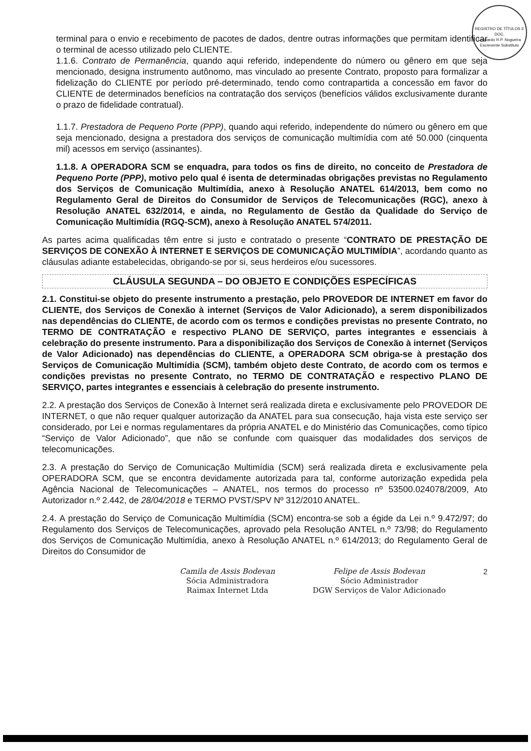REGISTRO DE TÍTULOS E DOC.
Leonardo R.P. Nogueira
Escrevente Substituto
terminal para o envio e recebimento de pacotes de dados, dentre outras informações que permitam identificar o terminal de acesso utilizado pelo CLIENTE.
1.1.6. Contrato de Permanência, quando aqui referido, independente do número ou gênero em que seja mencionado, designa instrumento autônomo, mas vinculado ao presente Contrato, proposto para formalizar a fidelização do CLIENTE por período pré-determinado, tendo como contrapartida a concessão em favor do CLIENTE de determinados benefícios na contratação dos serviços (benefícios válidos exclusivamente durante o prazo de fidelidade contratual).
1.1.7. Prestadora de Pequeno Porte (PPP), quando aqui referido, independente do número ou gênero em que seja mencionado, designa a prestadora dos serviços de comunicação multimídia com até 50.000 (cinquenta mil) acessos em serviço (assinantes).
1.1.8. A OPERADORA SCM se enquadra, para todos os fins de direito, no conceito de Prestadora de Pequeno Porte (PPP), motivo pelo qual é isenta de determinadas obrigações previstas no Regulamento dos Serviços de Comunicação Multimídia, anexo à Resolução ANATEL 614/2013, bem como no Regulamento Geral de Direitos do Consumidor de Serviços de Telecomunicações (RGC), anexo à Resolução ANATEL 632/2014, e ainda, no Regulamento de Gestão da Qualidade do Serviço de Comunicação Multimídia (RGQ-SCM), anexo à Resolução ANATEL 574/2011.
As partes acima qualificadas têm entre si justo e contratado o presente “CONTRATO DE PRESTAÇÃO DE SERVIÇOS DE CONEXÃO À INTERNET E SERVIÇOS DE COMUNICAÇÃO MULTIMÍDIA”, acordando quanto as cláusulas adiante estabelecidas, obrigando-se por si, seus herdeiros e/ou sucessores.
CLÁUSULA SEGUNDA – DO OBJETO E CONDIÇÕES ESPECÍFICAS
2.1. Constitui-se objeto do presente instrumento a prestação, pelo PROVEDOR DE INTERNET em favor do CLIENTE, dos Serviços de Conexão à internet (Serviços de Valor Adicionado), a serem disponibilizados nas dependências do CLIENTE, de acordo com os termos e condições previstas no presente Contrato, no TERMO DE CONTRATAÇÃO e respectivo PLANO DE SERVIÇO, partes integrantes e essenciais à celebração do presente instrumento. Para a disponibilização dos Serviços de Conexão à internet (Serviços de Valor Adicionado) nas dependências do CLIENTE, a OPERADORA SCM obriga-se à prestação dos Serviços de Comunicação Multimídia (SCM), também objeto deste Contrato, de acordo com os termos e condições previstas no presente Contrato, no TERMO DE CONTRATAÇÃO e respectivo PLANO DE SERVIÇO, partes integrantes e essenciais à celebração do presente instrumento.
2.2. A prestação dos Serviços de Conexão à Internet será realizada direta e exclusivamente pelo PROVEDOR DE INTERNET, o que não requer qualquer autorização da ANATEL para sua consecução, haja vista este serviço ser considerado, por Lei e normas regulamentares da própria ANATEL e do Ministério das Comunicações, como típico “Serviço de Valor Adicionado”, que não se confunde com quaisquer das modalidades dos serviços de telecomunicações.
2.3. A prestação do Serviço de Comunicação Multimídia (SCM) será realizada direta e exclusivamente pela OPERADORA SCM, que se encontra devidamente autorizada para tal, conforme autorização expedida pela Agência Nacional de Telecomunicações – ANATEL, nos termos do processo nº 53500.024078/2009, Ato Autorizador n.º 2.442, de 28/04/2018 e TERMO PVST/SPV Nº 312/2010 ANATEL.
2.4. A prestação do Serviço de Comunicação Multimídia (SCM) encontra-se sob a égide da Lei n.º 9.472/97; do Regulamento dos Serviços de Telecomunicações, aprovado pela Resolução ANTEL n.º 73/98; do Regulamento dos Serviços de Comunicação Multimídia, anexo à Resolução ANATEL n.º 614/2013; do Regulamento Geral de Direitos do Consumidor de
Camila de Assis Bodevan
Sócia Administradora
Raimax Internet Ltda
Felipe de Assis Bodevan
Sócio Administrador
DGW Serviços de Valor Adicionado
2